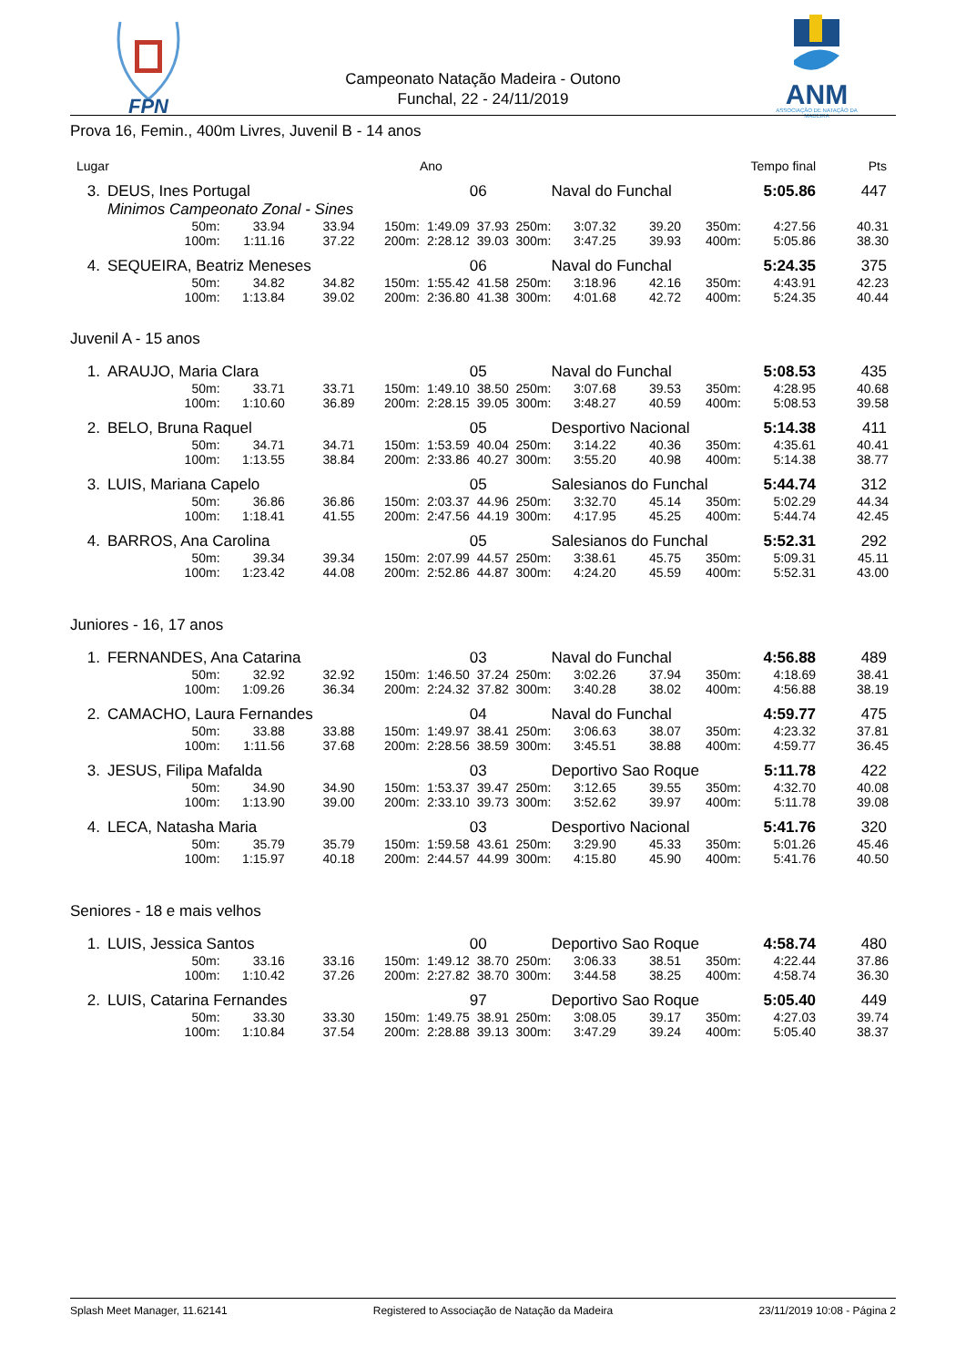FPN
Campeonato Natação Madeira - Outono
Funchal, 22 - 24/11/2019
ANM
ASSOCIAÇÃO DE NATAÇÃO DA MADEIRA
Prova 16, Femin., 400m Livres, Juvenil B - 14 anos
| Lugar | | | | | | Ano | | | Tempo final | | | Pts |
| 3. | DEUS, Ines Portugal | | | | | | 06 | Naval do Funchal | | | 5:05.86 | 447 |
| | Minimos Campeonato Zonal - Sines | | | | | | | | | | | |
| | | 50m: | 33.94 | 33.94 | 150m: | 1:49.09 | 37.93 250m: | 3:07.32 | 39.20 | 350m: | 4:27.56 | 40.31 |
| | | 100m: | 1:11.16 | 37.22 | 200m: | 2:28.12 | 39.03 300m: | 3:47.25 | 39.93 | 400m: | 5:05.86 | 38.30 |
| 4. | SEQUEIRA, Beatriz Meneses | | | | | | 06 | Naval do Funchal | | | 5:24.35 | 375 |
| | | 50m: | 34.82 | 34.82 | 150m: | 1:55.42 | 41.58 250m: | 3:18.96 | 42.16 | 350m: | 4:43.91 | 42.23 |
| | | 100m: | 1:13.84 | 39.02 | 200m: | 2:36.80 | 41.38 300m: | 4:01.68 | 42.72 | 400m: | 5:24.35 | 40.44 |
Juvenil A - 15 anos
| 1. | ARAUJO, Maria Clara | | | | | | 05 | Naval do Funchal | | | 5:08.53 | 435 |
| | | 50m: | 33.71 | 33.71 | 150m: | 1:49.10 | 38.50 250m: | 3:07.68 | 39.53 | 350m: | 4:28.95 | 40.68 |
| | | 100m: | 1:10.60 | 36.89 | 200m: | 2:28.15 | 39.05 300m: | 3:48.27 | 40.59 | 400m: | 5:08.53 | 39.58 |
| 2. | BELO, Bruna Raquel | | | | | | 05 | Desportivo Nacional | | | 5:14.38 | 411 |
| | | 50m: | 34.71 | 34.71 | 150m: | 1:53.59 | 40.04 250m: | 3:14.22 | 40.36 | 350m: | 4:35.61 | 40.41 |
| | | 100m: | 1:13.55 | 38.84 | 200m: | 2:33.86 | 40.27 300m: | 3:55.20 | 40.98 | 400m: | 5:14.38 | 38.77 |
| 3. | LUIS, Mariana Capelo | | | | | | 05 | Salesianos do Funchal | | | 5:44.74 | 312 |
| | | 50m: | 36.86 | 36.86 | 150m: | 2:03.37 | 44.96 250m: | 3:32.70 | 45.14 | 350m: | 5:02.29 | 44.34 |
| | | 100m: | 1:18.41 | 41.55 | 200m: | 2:47.56 | 44.19 300m: | 4:17.95 | 45.25 | 400m: | 5:44.74 | 42.45 |
| 4. | BARROS, Ana Carolina | | | | | | 05 | Salesianos do Funchal | | | 5:52.31 | 292 |
| | | 50m: | 39.34 | 39.34 | 150m: | 2:07.99 | 44.57 250m: | 3:38.61 | 45.75 | 350m: | 5:09.31 | 45.11 |
| | | 100m: | 1:23.42 | 44.08 | 200m: | 2:52.86 | 44.87 300m: | 4:24.20 | 45.59 | 400m: | 5:52.31 | 43.00 |
Juniores - 16, 17 anos
| 1. | FERNANDES, Ana Catarina | | | | | | 03 | Naval do Funchal | | | 4:56.88 | 489 |
| | | 50m: | 32.92 | 32.92 | 150m: | 1:46.50 | 37.24 250m: | 3:02.26 | 37.94 | 350m: | 4:18.69 | 38.41 |
| | | 100m: | 1:09.26 | 36.34 | 200m: | 2:24.32 | 37.82 300m: | 3:40.28 | 38.02 | 400m: | 4:56.88 | 38.19 |
| 2. | CAMACHO, Laura Fernandes | | | | | | 04 | Naval do Funchal | | | 4:59.77 | 475 |
| | | 50m: | 33.88 | 33.88 | 150m: | 1:49.97 | 38.41 250m: | 3:06.63 | 38.07 | 350m: | 4:23.32 | 37.81 |
| | | 100m: | 1:11.56 | 37.68 | 200m: | 2:28.56 | 38.59 300m: | 3:45.51 | 38.88 | 400m: | 4:59.77 | 36.45 |
| 3. | JESUS, Filipa Mafalda | | | | | | 03 | Deportivo Sao Roque | | | 5:11.78 | 422 |
| | | 50m: | 34.90 | 34.90 | 150m: | 1:53.37 | 39.47 250m: | 3:12.65 | 39.55 | 350m: | 4:32.70 | 40.08 |
| | | 100m: | 1:13.90 | 39.00 | 200m: | 2:33.10 | 39.73 300m: | 3:52.62 | 39.97 | 400m: | 5:11.78 | 39.08 |
| 4. | LECA, Natasha Maria | | | | | | 03 | Desportivo Nacional | | | 5:41.76 | 320 |
| | | 50m: | 35.79 | 35.79 | 150m: | 1:59.58 | 43.61 250m: | 3:29.90 | 45.33 | 350m: | 5:01.26 | 45.46 |
| | | 100m: | 1:15.97 | 40.18 | 200m: | 2:44.57 | 44.99 300m: | 4:15.80 | 45.90 | 400m: | 5:41.76 | 40.50 |
Seniores - 18 e mais velhos
| 1. | LUIS, Jessica Santos | | | | | | 00 | Deportivo Sao Roque | | | 4:58.74 | 480 |
| | | 50m: | 33.16 | 33.16 | 150m: | 1:49.12 | 38.70 250m: | 3:06.33 | 38.51 | 350m: | 4:22.44 | 37.86 |
| | | 100m: | 1:10.42 | 37.26 | 200m: | 2:27.82 | 38.70 300m: | 3:44.58 | 38.25 | 400m: | 4:58.74 | 36.30 |
| 2. | LUIS, Catarina Fernandes | | | | | | 97 | Deportivo Sao Roque | | | 5:05.40 | 449 |
| | | 50m: | 33.30 | 33.30 | 150m: | 1:49.75 | 38.91 250m: | 3:08.05 | 39.17 | 350m: | 4:27.03 | 39.74 |
| | | 100m: | 1:10.84 | 37.54 | 200m: | 2:28.88 | 39.13 300m: | 3:47.29 | 39.24 | 400m: | 5:05.40 | 38.37 |
Splash Meet Manager, 11.62141 Registered to Associação de Natação da Madeira 23/11/2019 10:08 - Página 2